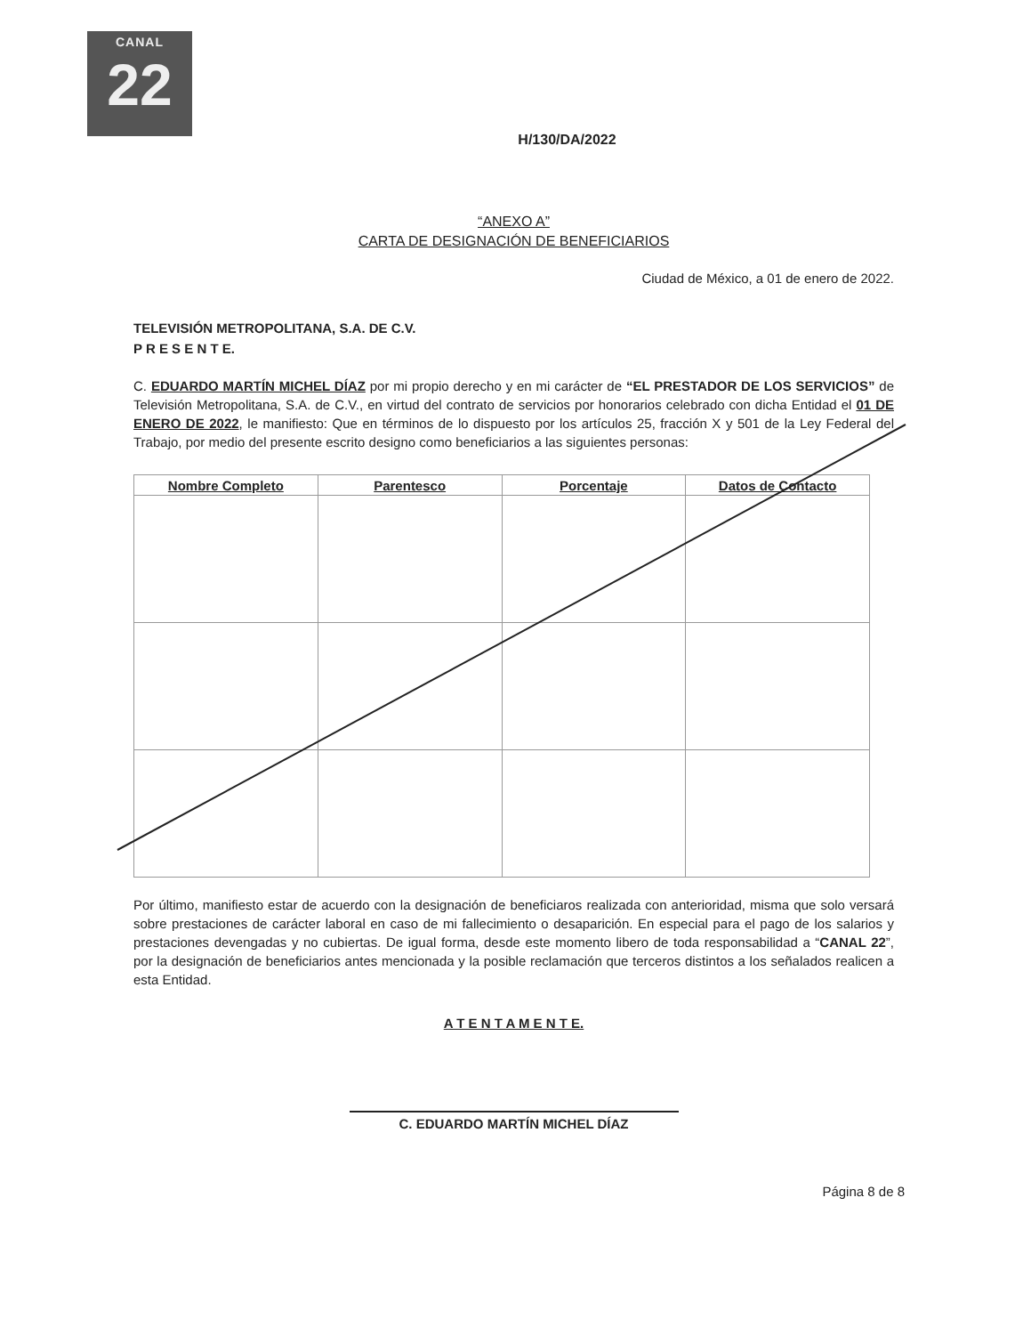CANAL
22
H/130/DA/2022
“ANEXO A”
CARTA DE DESIGNACIÓN DE BENEFICIARIOS
Ciudad de México, a 01 de enero de 2022.
TELEVISIÓN METROPOLITANA, S.A. DE C.V.
P R E S E N T E.
C. EDUARDO MARTÍN MICHEL DÍAZ por mi propio derecho y en mi carácter de “EL PRESTADOR DE LOS SERVICIOS” de Televisión Metropolitana, S.A. de C.V., en virtud del contrato de servicios por honorarios celebrado con dicha Entidad el 01 DE ENERO DE 2022, le manifiesto: Que en términos de lo dispuesto por los artículos 25, fracción X y 501 de la Ley Federal del Trabajo, por medio del presente escrito designo como beneficiarios a las siguientes personas:
| Nombre Completo | Parentesco | Porcentaje | Datos de Contacto |
| --- | --- | --- | --- |
Por último, manifiesto estar de acuerdo con la designación de beneficiaros realizada con anterioridad, misma que solo versará sobre prestaciones de carácter laboral en caso de mi fallecimiento o desaparición. En especial para el pago de los salarios y prestaciones devengadas y no cubiertas. De igual forma, desde este momento libero de toda responsabilidad a “CANAL 22”, por la designación de beneficiarios antes mencionada y la posible reclamación que terceros distintos a los señalados realicen a esta Entidad.
A T E N T A M E N T E.
C. EDUARDO MARTÍN MICHEL DÍAZ
Página 8 de 8